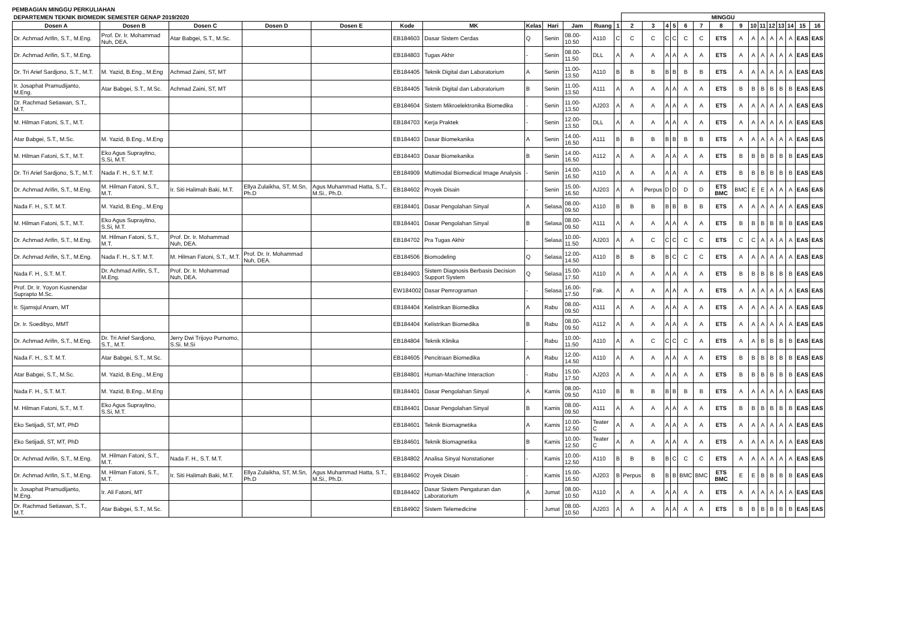PEMBAGIAN MINGGU PERKULIAHAN
| DEPARTEMEN TEKNIK BIOMEDIK SEMESTER GENAP 2019/2020 | | | | | | | | | | | | MINGGU | | | | | | | | | | | | | | | |
| --- | --- | --- | --- | --- | --- | --- | --- | --- | --- | --- | --- | --- | --- | --- | --- | --- | --- | --- | --- | --- | --- | --- | --- | --- | --- | --- | --- |
| Dosen A | Dosen B | Dosen C | Dosen D | Dosen E | Kode | MK | Kelas | Hari | Jam | Ruang | 1 | 2 | 3 | 4 | 5 | 6 | 7 | 8 | 9 | 10 | 11 | 12 | 13 | 14 | 15 | 16 | |
| Dr. Achmad Arifin, S.T., M.Eng. | Prof. Dr. Ir. Mohammad Nuh, DEA. | Atar Babgei, S.T., M.Sc. | | | EB184603 | Dasar Sistem Cerdas | Q | Senin | 08.00-10.50 | A110 | C | C | C | C | C | C | C | ETS | A | A | A | A | A | A | EAS | EAS | |
| Dr. Achmad Arifin, S.T., M.Eng. | | | | | EB184803 | Tugas Akhir | - | Senin | 08.00-11.50 | DLL | A | A | A | A | A | A | A | ETS | A | A | A | A | A | A | EAS | EAS | |
| Dr. Tri Arief Sardjono, S.T., M.T. | M. Yazid, B.Eng., M.Eng | Achmad Zaini, ST, MT | | | EB184405 | Teknik Digital dan Laboratorium | A | Senin | 11.00-13.50 | A110 | B | B | B | B | B | B | B | ETS | A | A | A | A | A | A | EAS | EAS | |
| Ir. Josaphat Pramudijanto, M.Eng. | Atar Babgei, S.T., M.Sc. | Achmad Zaini, ST, MT | | | EB184405 | Teknik Digital dan Laboratorium | B | Senin | 11.00-13.50 | A111 | A | A | A | A | A | A | A | ETS | B | B | B | B | B | B | EAS | EAS | |
| Dr. Rachmad Setiawan, S.T., M.T. | | | | | EB184604 | Sistem Mikroelektronika Biomedika | - | Senin | 11.00-13.50 | AJ203 | A | A | A | A | A | A | A | ETS | A | A | A | A | A | A | EAS | EAS | |
| M. Hilman Fatoni, S.T., M.T. | | | | | EB184703 | Kerja Praktek | - | Senin | 12.00-13.50 | DLL | A | A | A | A | A | A | A | ETS | A | A | A | A | A | A | EAS | EAS | |
| Atar Babgei, S.T., M.Sc. | M. Yazid, B.Eng., M.Eng | | | | EB184403 | Dasar Biomekanika | A | Senin | 14.00-16.50 | A111 | B | B | B | B | B | B | B | ETS | A | A | A | A | A | A | EAS | EAS | |
| M. Hilman Fatoni, S.T., M.T. | Eko Agus Suprayitno, S.Si, M.T. | | | | EB184403 | Dasar Biomekanika | B | Senin | 14.00-16.50 | A112 | A | A | A | A | A | A | A | ETS | B | B | B | B | B | B | EAS | EAS | |
| Dr. Tri Arief Sardjono, S.T., M.T. | Nada F. H., S.T. M.T. | | | | EB184909 | Multimodal Biomedical Image Analysis | - | Senin | 14.00-16.50 | A110 | A | A | A | A | A | A | A | ETS | B | B | B | B | B | B | EAS | EAS | |
| Dr. Achmad Arifin, S.T., M.Eng. | M. Hilman Fatoni, S.T., M.T. | Ir. Siti Halimah Baki, M.T. | Ellya Zulaikha, ST, M.Sn, Ph.D | Agus Muhammad Hatta, S.T., M.Si., Ph.D. | EB184602 | Proyek Disain | - | Senin | 15.00-16.50 | AJ203 | A | A | Perpus | D | D | D | D | ETS BMC | BMC | E | E | A | A | A | EAS | EAS | |
| Nada F. H., S.T. M.T. | M. Yazid, B.Eng., M.Eng | | | | EB184401 | Dasar Pengolahan Sinyal | A | Selasa | 08.00-09.50 | A110 | B | B | B | B | B | B | B | ETS | A | A | A | A | A | A | EAS | EAS | |
| M. Hilman Fatoni, S.T., M.T. | Eko Agus Suprayitno, S.Si, M.T. | | | | EB184401 | Dasar Pengolahan Sinyal | B | Selasa | 08.00-09.50 | A111 | A | A | A | A | A | A | A | ETS | B | B | B | B | B | B | EAS | EAS | |
| Dr. Achmad Arifin, S.T., M.Eng. | M. Hilman Fatoni, S.T., M.T. | Prof. Dr. Ir. Mohammad Nuh, DEA. | | | EB184702 | Pra Tugas Akhir | - | Selasa | 10.00-11.50 | AJ203 | A | A | C | C | C | C | C | ETS | C | C | A | A | A | A | EAS | EAS | |
| Dr. Achmad Arifin, S.T., M.Eng. | Nada F. H., S.T. M.T. | M. Hilman Fatoni, S.T., M.T. | Prof. Dr. Ir. Mohammad Nuh, DEA. | | EB184506 | Biomodeling | Q | Selasa | 12.00-14.50 | A110 | B | B | B | B | C | C | C | ETS | A | A | A | A | A | A | EAS | EAS | |
| Nada F. H., S.T. M.T. | Dr. Achmad Arifin, S.T., M.Eng. | Prof. Dr. Ir. Mohammad Nuh, DEA. | | | EB184903 | Sistem Diagnosis Berbasis Decision Support System | Q | Selasa | 15.00-17.50 | A110 | A | A | A | A | A | A | A | ETS | B | B | B | B | B | B | EAS | EAS | |
| Prof. Dr. Ir. Yoyon Kusnendar Suprapto M.Sc. | | | | | EW184002 | Dasar Pemrograman | - | Selasa | 16.00-17.50 | Fak. | A | A | A | A | A | A | A | ETS | A | A | A | A | A | A | EAS | EAS | |
| Ir. Sjamsjul Anam, MT | | | | | EB184404 | Kelistrikan Biomedika | A | Rabu | 08.00-09.50 | A111 | A | A | A | A | A | A | A | ETS | A | A | A | A | A | A | EAS | EAS | |
| Dr. Ir. Soedibyo, MMT | | | | | EB184404 | Kelistrikan Biomedika | B | Rabu | 08.00-09.50 | A112 | A | A | A | A | A | A | A | ETS | A | A | A | A | A | A | EAS | EAS | |
| Dr. Achmad Arifin, S.T., M.Eng. | Dr. Tri Arief Sardjono, S.T., M.T. | Jerry Dwi Trijoyo Purnomo, S.Si. M.Si | | | EB184804 | Teknik Klinika | - | Rabu | 10.00-11.50 | A110 | A | A | C | C | C | C | A | ETS | A | A | B | B | B | B | EAS | EAS | |
| Nada F. H., S.T. M.T. | Atar Babgei, S.T., M.Sc. | | | | EB184605 | Pencitraan Biomedika | A | Rabu | 12.00-14.50 | A110 | A | A | A | A | A | A | A | ETS | B | B | B | B | B | B | EAS | EAS | |
| Atar Babgei, S.T., M.Sc. | M. Yazid, B.Eng., M.Eng | | | | EB184801 | Human-Machine Interaction | - | Rabu | 15.00-17.50 | AJ203 | A | A | A | A | A | A | A | ETS | B | B | B | B | B | B | EAS | EAS | |
| Nada F. H., S.T. M.T. | M. Yazid, B.Eng., M.Eng | | | | EB184401 | Dasar Pengolahan Sinyal | A | Kamis | 08.00-09.50 | A110 | B | B | B | B | B | B | B | ETS | A | A | A | A | A | A | EAS | EAS | |
| M. Hilman Fatoni, S.T., M.T. | Eko Agus Suprayitno, S.Si, M.T. | | | | EB184401 | Dasar Pengolahan Sinyal | B | Kamis | 08.00-09.50 | A111 | A | A | A | A | A | A | A | ETS | B | B | B | B | B | B | EAS | EAS | |
| Eko Setijadi, ST, MT, PhD | | | | | EB184601 | Teknik Biomagnetika | A | Kamis | 10.00-12.50 | Teater C | A | A | A | A | A | A | A | ETS | A | A | A | A | A | A | EAS | EAS | |
| Eko Setijadi, ST, MT, PhD | | | | | EB184601 | Teknik Biomagnetika | B | Kamis | 10.00-12.50 | Teater C | A | A | A | A | A | A | A | ETS | A | A | A | A | A | A | EAS | EAS | |
| Dr. Achmad Arifin, S.T., M.Eng. | M. Hilman Fatoni, S.T., M.T. | Nada F. H., S.T. M.T. | | | EB184802 | Analisa Sinyal Nonstationer | - | Kamis | 10.00-12.50 | A110 | B | B | B | B | C | C | C | ETS | A | A | A | A | A | A | EAS | EAS | |
| Dr. Achmad Arifin, S.T., M.Eng. | M. Hilman Fatoni, S.T., M.T. | Ir. Siti Halimah Baki, M.T. | Ellya Zulaikha, ST, M.Sn, Ph.D | Agus Muhammad Hatta, S.T., M.Si., Ph.D. | EB184602 | Proyek Disain | - | Kamis | 15.00-16.50 | AJ203 | B | Perpus | B | B | B | BMC | BMC | ETS BMC | E | E | B | B | B | B | EAS | EAS | |
| Ir. Josaphat Pramudijanto, M.Eng. | Ir. Ali Fatoni, MT | | | | EB184402 | Dasar Sistem Pengaturan dan Laboratorium | A | Jumat | 08.00-10.50 | A110 | A | A | A | A | A | A | A | ETS | A | A | A | A | A | A | EAS | EAS | |
| Dr. Rachmad Setiawan, S.T., M.T. | Atar Babgei, S.T., M.Sc. | | | | EB184902 | Sistem Telemedicine | - | Jumat | 08.00-10.50 | AJ203 | A | A | A | A | A | A | A | ETS | B | B | B | B | B | B | EAS | EAS | |